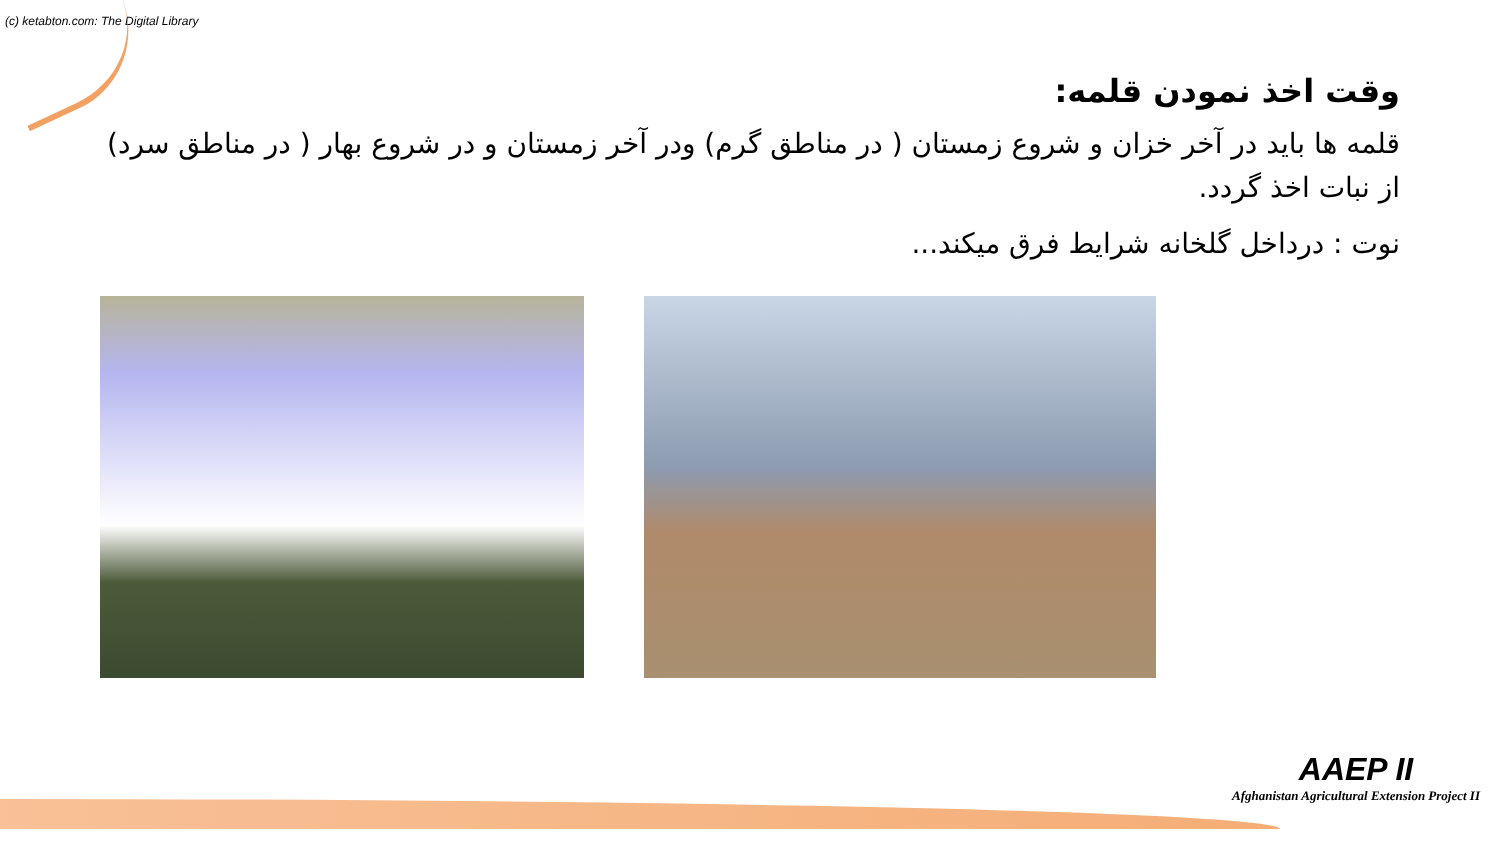(c) ketabton.com: The Digital Library
وقت اخذ نمودن قلمه:
قلمه ها باید در آخر خزان و شروع زمستان ( در مناطق گرم) ودر آخر زمستان و در شروع بهار ( در مناطق سرد) از نبات اخذ گردد.
نوت : درداخل گلخانه شرایط فرق میکند...
AAEP II
Afghanistan Agricultural Extension Project II